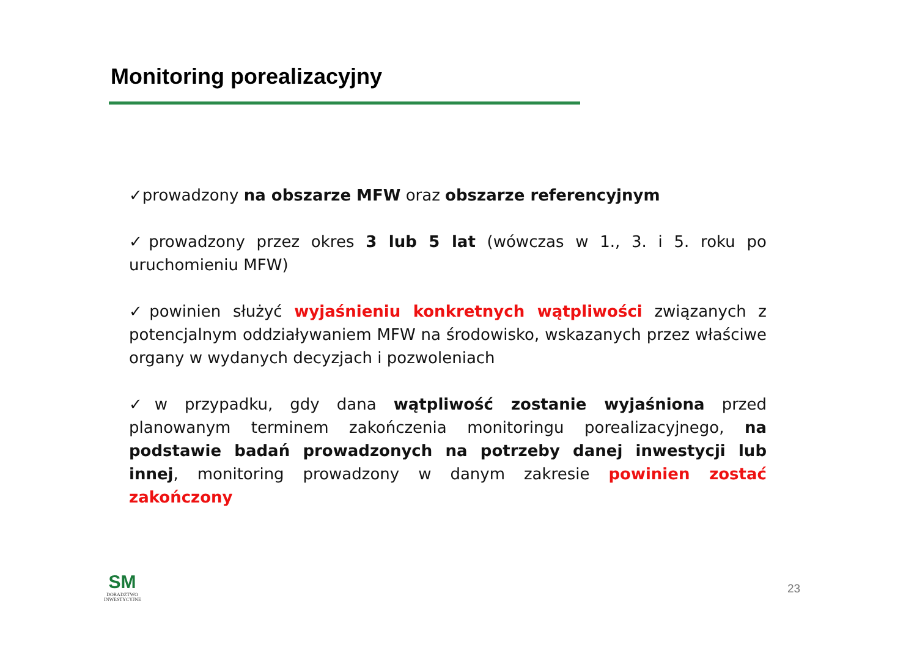Monitoring porealizacyjny
✓prowadzony na obszarze MFW oraz obszarze referencyjnym
✓prowadzony przez okres 3 lub 5 lat (wówczas w 1., 3. i 5. roku po uruchomieniu MFW)
✓powinien służyć wyjaśnieniu konkretnych wątpliwości związanych z potencjalnym oddziaływaniem MFW na środowisko, wskazanych przez właściwe organy w wydanych decyzjach i pozwoleniach
✓w przypadku, gdy dana wątpliwość zostanie wyjaśniona przed planowanym terminem zakończenia monitoringu porealizacyjnego, na podstawie badań prowadzonych na potrzeby danej inwestycji lub innej, monitoring prowadzony w danym zakresie powinien zostać zakończony
SM
DORADZTWO
INWESTYCYJNE
23